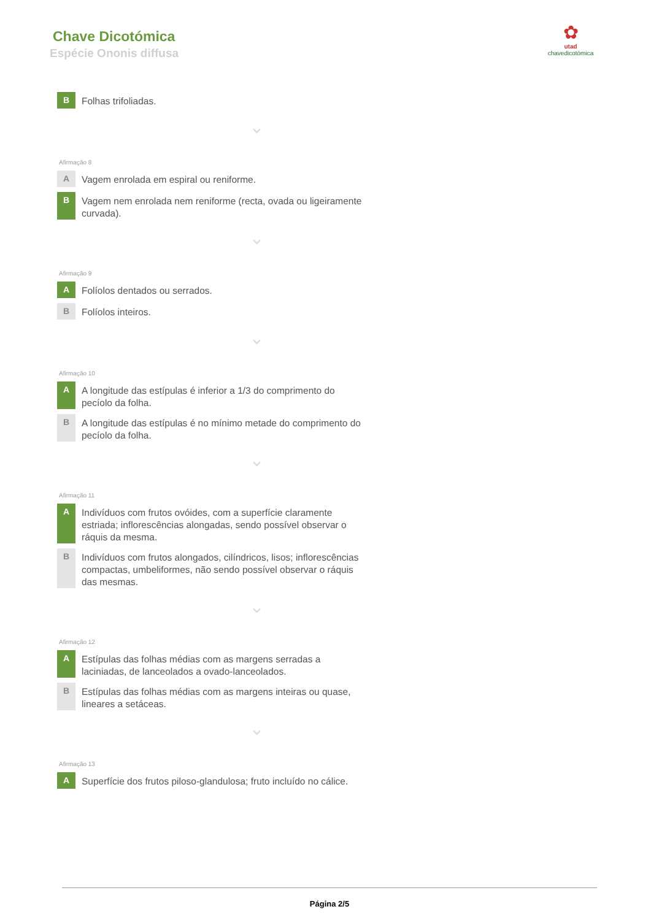Chave Dicotómica
Espécie Ononis diffusa
✿
utad
chavedicotómica
B
Folhas trifoliadas.
⌄
Afirmação 8
A
Vagem enrolada em espiral ou reniforme.
B
Vagem nem enrolada nem reniforme (recta, ovada ou ligeiramente curvada).
⌄
Afirmação 9
A
Folíolos dentados ou serrados.
B
Folíolos inteiros.
⌄
Afirmação 10
A
A longitude das estípulas é inferior a 1/3 do comprimento do pecíolo da folha.
B
A longitude das estípulas é no mínimo metade do comprimento do pecíolo da folha.
⌄
Afirmação 11
A
Indivíduos com frutos ovóides, com a superfície claramente estriada; inflorescências alongadas, sendo possível observar o ráquis da mesma.
B
Indivíduos com frutos alongados, cilíndricos, lisos; inflorescências compactas, umbeliformes, não sendo possível observar o ráquis das mesmas.
⌄
Afirmação 12
A
Estípulas das folhas médias com as margens serradas a laciniadas, de lanceolados a ovado-lanceolados.
B
Estípulas das folhas médias com as margens inteiras ou quase, lineares a setáceas.
⌄
Afirmação 13
A
Superfície dos frutos piloso-glandulosa; fruto incluído no cálice.
Página 2/5